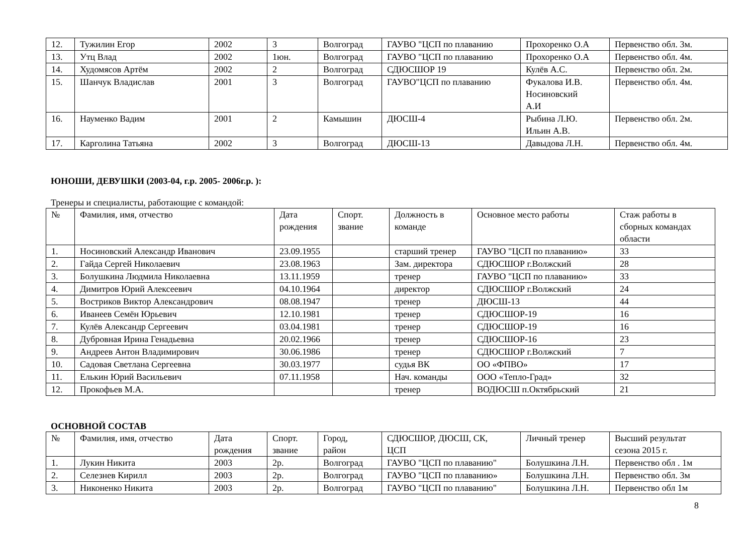| 12. | Тужилин Егор | 2002 | 3 | Волгоград | ГАУВО "ЦСП по плаванию | Прохоренко О.А | Первенство обл. 3м. |
| 13. | Утц Влад | 2002 | 1юн. | Волгоград | ГАУВО "ЦСП по плаванию | Прохоренко О.А | Первенство обл. 4м. |
| 14. | Худомясов Артём | 2002 | 2 | Волгоград | СДЮСШОР 19 | Кулёв А.С. | Первенство обл. 2м. |
| 15. | Шанчук Владислав | 2001 | 3 | Волгоград | ГАУВО"ЦСП по плаванию | Фукалова И.В. Носиновский А.И | Первенство обл. 4м. |
| 16. | Науменко Вадим | 2001 | 2 | Камышин | ДЮСШ-4 | Рыбина Л.Ю. Ильин А.В. | Первенство обл. 2м. |
| 17. | Карголина Татьяна | 2002 | 3 | Волгоград | ДЮСШ-13 | Давыдова Л.Н. | Первенство обл. 4м. |
ЮНОШИ, ДЕВУШКИ (2003-04, г.р. 2005- 2006г.р. ):
Тренеры и специалисты, работающие с командой:
| № | Фамилия, имя, отчество | Дата рождения | Спорт. звание | Должность в команде | Основное место работы | Стаж работы в сборных командах области |
| 1. | Носиновский Александр Иванович | 23.09.1955 | | старший тренер | ГАУВО "ЦСП по плаванию» | 33 |
| 2. | Гайда Сергей Николаевич | 23.08.1963 | | Зам. директора | СДЮСШОР г.Волжский | 28 |
| 3. | Болушкина Людмила Николаевна | 13.11.1959 | | тренер | ГАУВО "ЦСП по плаванию» | 33 |
| 4. | Димитров Юрий Алексеевич | 04.10.1964 | | директор | СДЮСШОР г.Волжский | 24 |
| 5. | Востриков Виктор Александрович | 08.08.1947 | | тренер | ДЮСШ-13 | 44 |
| 6. | Иванеев Семён Юрьевич | 12.10.1981 | | тренер | СДЮСШОР-19 | 16 |
| 7. | Кулёв Александр Сергеевич | 03.04.1981 | | тренер | СДЮСШОР-19 | 16 |
| 8. | Дубровная Ирина Генадьевна | 20.02.1966 | | тренер | СДЮСШОР-16 | 23 |
| 9. | Андреев Антон Владимирович | 30.06.1986 | | тренер | СДЮСШОР г.Волжский | 7 |
| 10. | Садовая Светлана Сергеевна | 30.03.1977 | | судья ВК | ОО «ФПВО» | 17 |
| 11. | Елькин Юрий Васильевич | 07.11.1958 | | Нач. команды | ООО «Тепло-Град» | 32 |
| 12. | Прокофьев М.А. | | | тренер | ВОДЮСШ п.Октябрьский | 21 |
ОСНОВНОЙ СОСТАВ
| № | Фамилия, имя, отчество | Дата рождения | Спорт. звание | Город, район | СДЮСШОР, ДЮСШ, СК, ЦСП | Личный тренер | Высший результат сезона 2015 г. |
| 1. | Лукин Никита | 2003 | 2р. | Волгоград | ГАУВО "ЦСП по плаванию" | Болушкина Л.Н. | Первенство обл . 1м |
| 2. | Селезнев Кирилл | 2003 | 2р. | Волгоград | ГАУВО "ЦСП по плаванию» | Болушкина Л.Н. | Первенство обл. 3м |
| 3. | Никоненко Никита | 2003 | 2р. | Волгоград | ГАУВО "ЦСП по плаванию" | Болушкина Л.Н. | Первенство обл 1м |
8